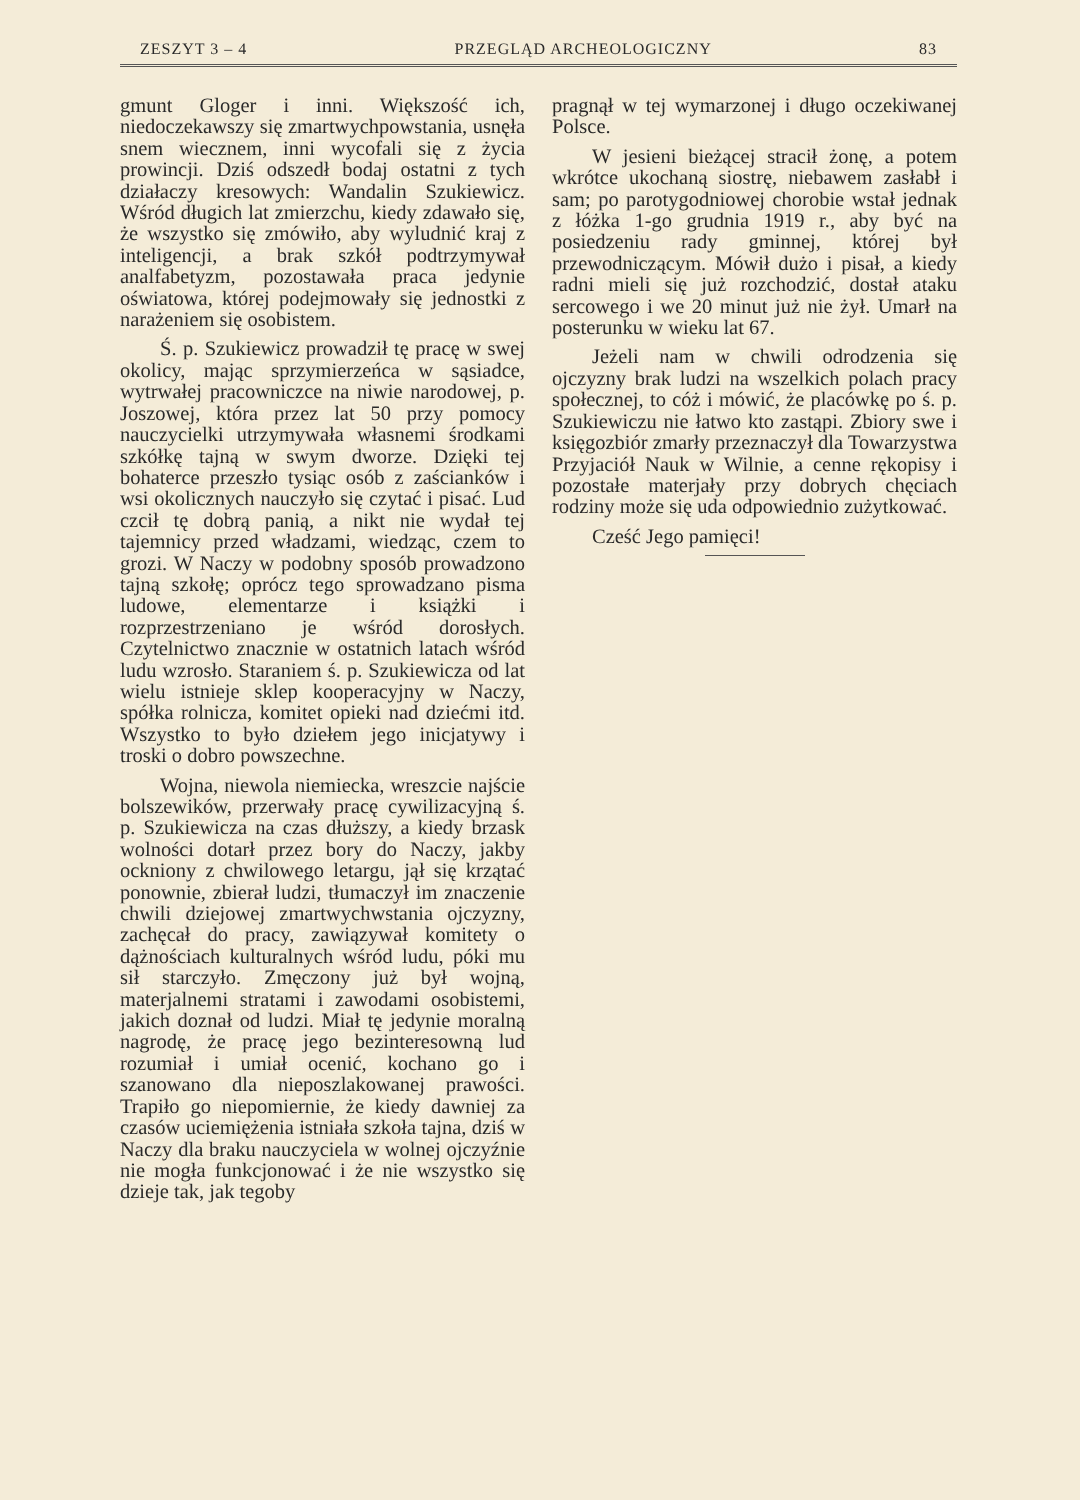ZESZYT 3 – 4 PRZEGLĄD ARCHEOLOGICZNY 83
gmunt Gloger i inni. Większość ich, niedoczekawszy się zmartwychpowstania, usnęła snem wiecznem, inni wycofali się z życia prowincji. Dziś odszedł bodaj ostatni z tych działaczy kresowych: Wandalin Szukiewicz. Wśród długich lat zmierzchu, kiedy zdawało się, że wszystko się zmówiło, aby wyludnić kraj z inteligencji, a brak szkół podtrzymywał analfabetyzm, pozostawała praca jedynie oświatowa, której podejmowały się jednostki z narażeniem się osobistem.
Ś. p. Szukiewicz prowadził tę pracę w swej okolicy, mając sprzymierzeńca w sąsiadce, wytrwałej pracowniczce na niwie narodowej, p. Joszowej, która przez lat 50 przy pomocy nauczycielki utrzymywała własnemi środkami szkółkę tajną w swym dworze. Dzięki tej bohaterce przeszło tysiąc osób z zaścianków i wsi okolicznych nauczyło się czytać i pisać. Lud czcił tę dobrą panią, a nikt nie wydał tej tajemnicy przed władzami, wiedząc, czem to grozi. W Naczy w podobny sposób prowadzono tajną szkołę; oprócz tego sprowadzano pisma ludowe, elementarze i książki i rozprzestrzeniano je wśród dorosłych. Czytelnictwo znacznie w ostatnich latach wśród ludu wzrosło. Staraniem ś. p. Szukiewicza od lat wielu istnieje sklep kooperacyjny w Naczy, spółka rolnicza, komitet opieki nad dziećmi itd. Wszystko to było dziełem jego inicjatywy i troski o dobro powszechne.
Wojna, niewola niemiecka, wreszcie najście bolszewików, przerwały pracę cywilizacyjną ś. p. Szukiewicza na czas dłuższy, a kiedy brzask wolności dotarł przez bory do Naczy, jakby ockniony z chwilowego letargu, jął się krzątać ponownie, zbierał ludzi, tłumaczył im znaczenie chwili dziejowej zmartwychwstania ojczyzny, zachęcał do pracy, zawiązywał komitety o dążnościach kulturalnych wśród ludu, póki mu sił starczyło. Zmęczony już był wojną, materjalnemi stratami i zawodami osobistemi, jakich doznał od ludzi. Miał tę jedynie moralną nagrodę, że pracę jego bezinteresowną lud rozumiał i umiał ocenić, kochano go i szanowano dla nieposzlakowanej prawości. Trapiło go niepomiernie, że kiedy dawniej za czasów uciemiężenia istniała szkoła tajna, dziś w Naczy dla braku nauczyciela w wolnej ojczyźnie nie mogła funkcjonować i że nie wszystko się dzieje tak, jak tegoby
pragnął w tej wymarzonej i długo oczekiwanej Polsce.
W jesieni bieżącej stracił żonę, a potem wkrótce ukochaną siostrę, niebawem zasłabł i sam; po parotygodniowej chorobie wstał jednak z łóżka 1-go grudnia 1919 r., aby być na posiedzeniu rady gminnej, której był przewodniczącym. Mówił dużo i pisał, a kiedy radni mieli się już rozchodzić, dostał ataku sercowego i we 20 minut już nie żył. Umarł na posterunku w wieku lat 67.
Jeżeli nam w chwili odrodzenia się ojczyzny brak ludzi na wszelkich polach pracy społecznej, to cóż i mówić, że placówkę po ś. p. Szukiewiczu nie łatwo kto zastąpi. Zbiory swe i księgozbiór zmarły przeznaczył dla Towarzystwa Przyjaciół Nauk w Wilnie, a cenne rękopisy i pozostałe materjały przy dobrych chęciach rodziny może się uda odpowiednio zużytkować.
Cześć Jego pamięci!